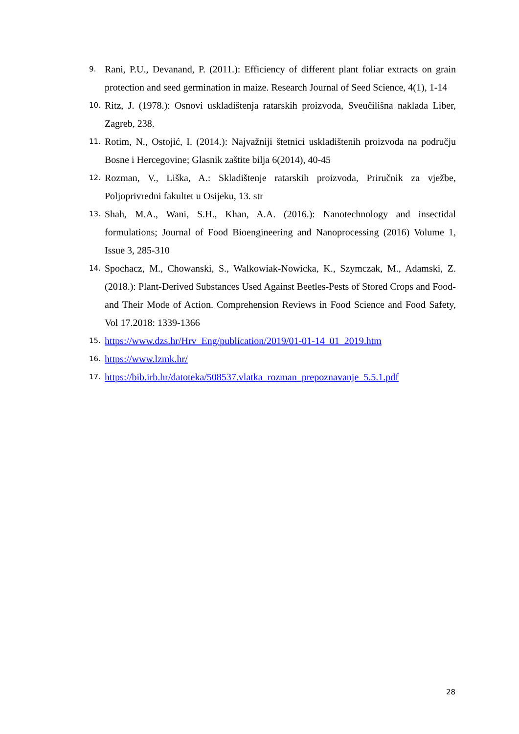9. Rani, P.U., Devanand, P. (2011.): Efficiency of different plant foliar extracts on grain protection and seed germination in maize. Research Journal of Seed Science, 4(1), 1-14
10. Ritz, J. (1978.): Osnovi uskladištenja ratarskih proizvoda, Sveučilišna naklada Liber, Zagreb, 238.
11. Rotim, N., Ostojić, I. (2014.): Najvažniji štetnici uskladištenih proizvoda na području Bosne i Hercegovine; Glasnik zaštite bilja 6(2014), 40-45
12. Rozman, V., Liška, A.: Skladištenje ratarskih proizvoda, Priručnik za vježbe, Poljoprivredni fakultet u Osijeku, 13. str
13. Shah, M.A., Wani, S.H., Khan, A.A. (2016.): Nanotechnology and insectidal formulations; Journal of Food Bioengineering and Nanoprocessing (2016) Volume 1, Issue 3, 285-310
14. Spochacz, M., Chowanski, S., Walkowiak-Nowicka, K., Szymczak, M., Adamski, Z. (2018.): Plant-Derived Substances Used Against Beetles-Pests of Stored Crops and Food-and Their Mode of Action. Comprehension Reviews in Food Science and Food Safety, Vol 17.2018: 1339-1366
15. https://www.dzs.hr/Hrv_Eng/publication/2019/01-01-14_01_2019.htm
16. https://www.lzmk.hr/
17. https://bib.irb.hr/datoteka/508537.vlatka_rozman_prepoznavanje_5.5.1.pdf
28